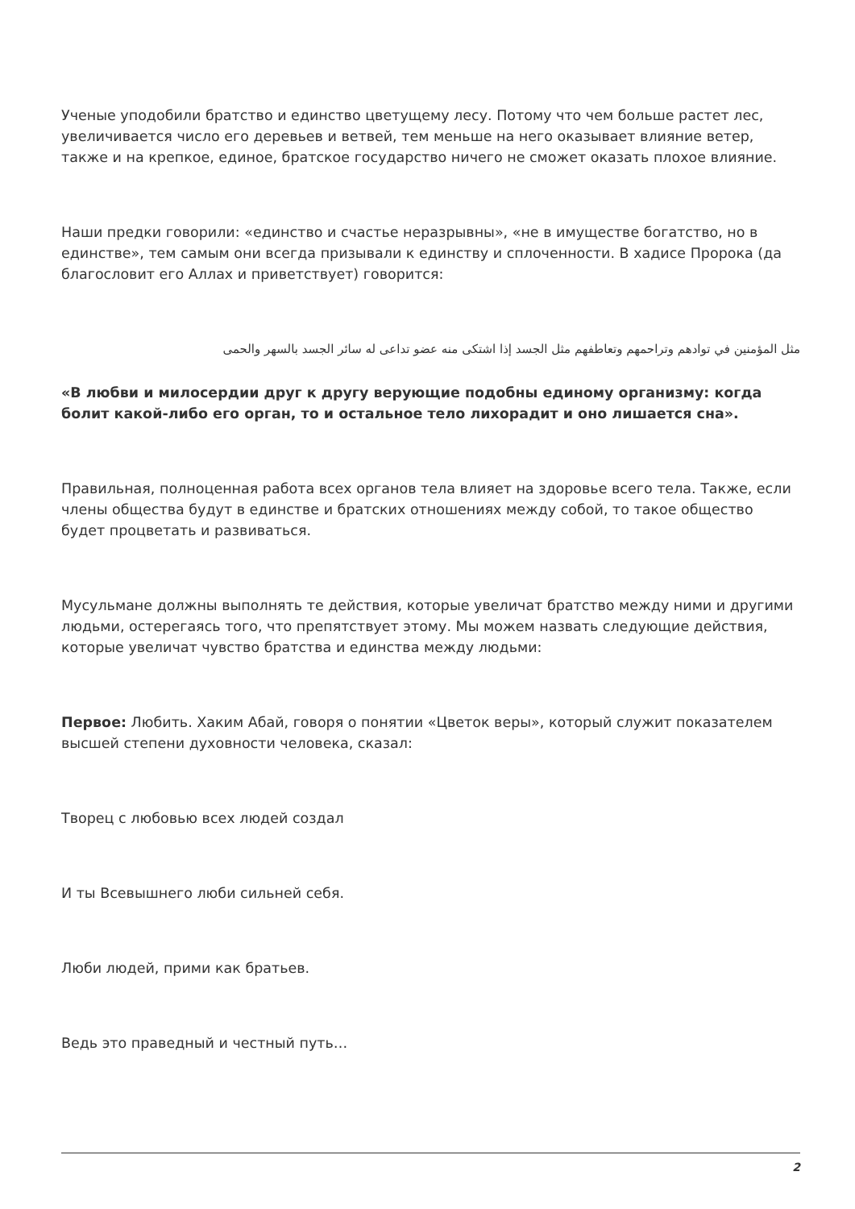Ученые уподобили братство и единство цветущему лесу. Потому что чем больше растет лес, увеличивается число его деревьев и ветвей, тем меньше на него оказывает влияние ветер, также и на крепкое, единое, братское государство ничего не сможет оказать плохое влияние.
Наши предки говорили: «единство и счастье неразрывны», «не в имуществе богатство, но в единстве», тем самым они всегда призывали к единству и сплоченности. В хадисе Пророка (да благословит его Аллах и приветствует) говорится:
مثل المؤمنين في توادهم وتراحمهم وتعاطفهم مثل الجسد إذا اشتكى منه عضو تداعى له سائر الجسد بالسهر والحمى
«В любви и милосердии друг к другу верующие подобны единому организму: когда болит какой-либо его орган, то и остальное тело лихорадит и оно лишается сна».
Правильная, полноценная работа всех органов тела влияет на здоровье всего тела. Также, если члены общества будут в единстве и братских отношениях между собой, то такое общество будет процветать и развиваться.
Мусульмане должны выполнять те действия, которые увеличат братство между ними и другими людьми, остерегаясь того, что препятствует этому. Мы можем назвать следующие действия, которые увеличат чувство братства и единства между людьми:
Первое: Любить. Хаким Абай, говоря о понятии «Цветок веры», который служит показателем высшей степени духовности человека, сказал:
Творец с любовью всех людей создал
И ты Всевышнего люби сильней себя.
Люби людей, прими как братьев.
Ведь это праведный и честный путь…
2